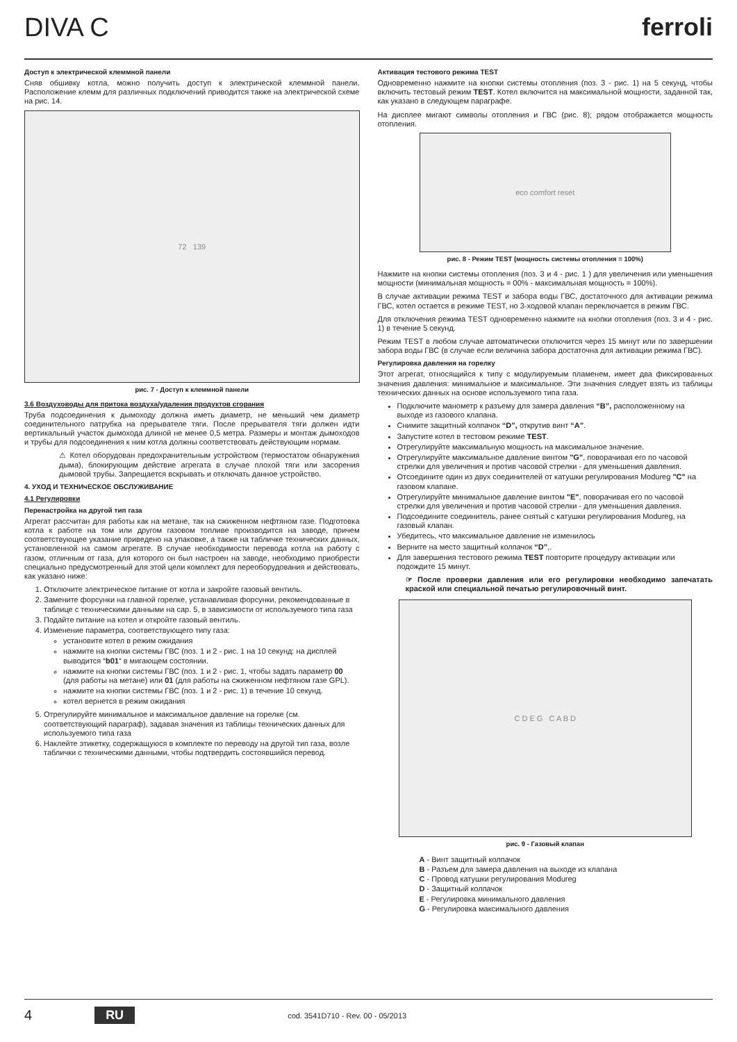DIVA C ferroli
Доступ к электрической клеммной панели
Сняв обшивку котла, можно получить доступ к электрической клеммной панели. Расположение клемм для различных подключений приводится также на электрической схеме на рис. 14.
72 139
рис. 7 - Доступ к клеммной панели
3.6 Воздуховоды для притока воздуха/удаления продуктов сгорания
Труба подсоединения к дымоходу должна иметь диаметр, не меньший чем диаметр соединительного патрубка на прерывателе тяги. После прерывателя тяги должен идти вертикальный участок дымохода длиной не менее 0,5 метра. Размеры и монтаж дымоходов и трубы для подсоединения к ним котла должны соответствовать действующим нормам.
⚠ Котел оборудован предохранительным устройством (термостатом обнаружения дыма), блокирующим действие агрегата в случае плохой тяги или засорения дымовой трубы. Запрещается вскрывать и отключать данное устройство.
4. УХОД И ТЕХНИчЕСКОЕ ОБСЛУЖИВАНИЕ
4.1 Регулировки
Перенастройка на другой тип газа
Агрегат рассчитан для работы как на метане, так на сжиженном нефтяном газе. Подготовка котла к работе на том или другом газовом топливе производится на заводе, причем соответствующее указание приведено на упаковке, а также на табличке технических данных, установленной на самом агрегате. В случае необходимости перевода котла на работу с газом, отличным от газа, для которого он был настроен на заводе, необходимо приобрести специально предусмотренный для этой цели комплект для переоборудования и действовать, как указано ниже:
1. Отключите электрическое питание от котла и закройте газовый вентиль.
2. Замените форсунки на главной горелке, устанавливая форсунки, рекомендованные в таблице с техническими данными на сар. 5, в зависимости от используемого типа газа
3. Подайте питание на котел и откройте газовый вентиль.
4. Изменение параметра, соответствующего типу газа:
установите котел в режим ожидания
нажмите на кнопки системы ГВС (поз. 1 и 2 - рис. 1 на 10 секунд: на дисплей выводится “b01“ в мигающем состоянии.
нажмите на кнопки системы ГВС (поз. 1 и 2 - рис. 1, чтобы задать параметр 00 (для работы на метане) или 01 (для работы на сжиженном нефтяном газе GPL).
нажмите на кнопки системы ГВС (поз. 1 и 2 - рис. 1) в течение 10 секунд.
котел вернется в режим ожидания
5. Отрегулируйте минимальное и максимальное давление на горелке (см. соответствующий параграф), задавая значения из таблицы технических данных для используемого типа газа
6. Наклейте этикетку, содержащуюся в комплекте по переводу на другой тип газа, возле таблички с техническими данными, чтобы подтвердить состоявшийся перевод.
Активация тестового режима TEST
Одновременно нажмите на кнопки системы отопления (поз. 3 - рис. 1) на 5 секунд, чтобы включить тестовый режим TEST. Котел включится на максимальной мощности, заданной так, как указано в следующем параграфе.
На дисплее мигают символы отопления и ГВС (рис. 8); рядом отображается мощность отопления.
eco comfort reset
рис. 8 - Режим TEST (мощность системы отопления = 100%)
Нажмите на кнопки системы отопления (поз. 3 и 4 - рис. 1 ) для увеличения или уменьшения мощности (минимальная мощность = 00% - максимальная мощность = 100%).
В случае активации режима TEST и забора воды ГВС, достаточного для активации режима ГВС, котел остается в режиме TEST, но 3-ходовой клапан переключается в режим ГВС.
Для отключения режима TEST одновременно нажмите на кнопки отопления (поз. 3 и 4 - рис. 1) в течение 5 секунд.
Режим TEST в любом случае автоматически отключится через 15 минут или по завершении забора воды ГВС (в случае если величина забора достаточна для активации режима ГВС).
Регулировка давления на горелку
Этот агрегат, относящийся к типу с модулируемым пламенем, имеет два фиксированных значения давления: минимальное и максимальное. Эти значения следует взять из таблицы технических данных на основе используемого типа газа.
Подключите манометр к разъему для замера давления “B”, расположенному на выходе из газового клапана.
Снимите защитный колпачок “D”, открутив винт “A”.
Запустите котел в тестовом режиме TEST.
Отрегулируйте максимальную мощность на максимальное значение.
Отрегулируйте максимальное давление винтом "G", поворачивая его по часовой стрелки для увеличения и против часовой стрелки - для уменьшения давления.
Отсоедините один из двух соединителей от катушки регулирования Modureg "C" на газовом клапане.
Отрегулируйте минимальное давление винтом "E", поворачивая его по часовой стрелки для увеличения и против часовой стрелки - для уменьшения давления.
Подсоедините соединитель, ранее снятый с катушки регулирования Modureg, на газовый клапан.
Убедитесь, что максимальное давление не изменилось
Верните на место защитный колпачок “D”,.
Для завершения тестового режима TEST повторите процедуру активации или подождите 15 минут.
☞ После проверки давления или его регулировки необходимо запечатать краской или специальной печатью регулировочный винт.
C D E G C A B D
рис. 9 - Газовый клапан
A - Винт защитный колпачок
B - Разъем для замера давления на выходе из клапана
C - Провод катушки регулирования Modureg
D - Защитный колпачок
E - Регулировка минимального давления
G - Регулировка максимального давления
4 RU cod. 3541D710 - Rev. 00 - 05/2013